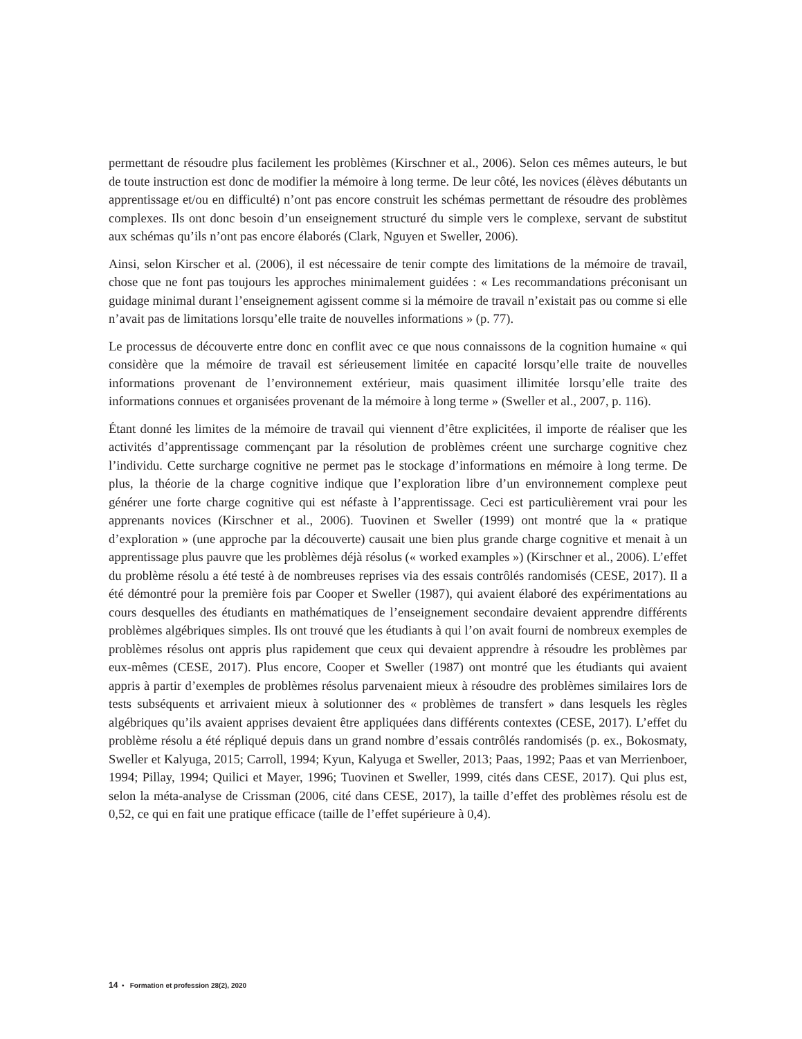permettant de résoudre plus facilement les problèmes (Kirschner et al., 2006). Selon ces mêmes auteurs, le but de toute instruction est donc de modifier la mémoire à long terme. De leur côté, les novices (élèves débutants un apprentissage et/ou en difficulté) n’ont pas encore construit les schémas permettant de résoudre des problèmes complexes. Ils ont donc besoin d’un enseignement structuré du simple vers le complexe, servant de substitut aux schémas qu’ils n’ont pas encore élaborés (Clark, Nguyen et Sweller, 2006).
Ainsi, selon Kirscher et al. (2006), il est nécessaire de tenir compte des limitations de la mémoire de travail, chose que ne font pas toujours les approches minimalement guidées : « Les recommandations préconisant un guidage minimal durant l’enseignement agissent comme si la mémoire de travail n’existait pas ou comme si elle n’avait pas de limitations lorsqu’elle traite de nouvelles informations » (p. 77).
Le processus de découverte entre donc en conflit avec ce que nous connaissons de la cognition humaine « qui considère que la mémoire de travail est sérieusement limitée en capacité lorsqu’elle traite de nouvelles informations provenant de l’environnement extérieur, mais quasiment illimitée lorsqu’elle traite des informations connues et organisées provenant de la mémoire à long terme » (Sweller et al., 2007, p. 116).
Étant donné les limites de la mémoire de travail qui viennent d’être explicitées, il importe de réaliser que les activités d’apprentissage commençant par la résolution de problèmes créent une surcharge cognitive chez l’individu. Cette surcharge cognitive ne permet pas le stockage d’informations en mémoire à long terme. De plus, la théorie de la charge cognitive indique que l’exploration libre d’un environnement complexe peut générer une forte charge cognitive qui est néfaste à l’apprentissage. Ceci est particulièrement vrai pour les apprenants novices (Kirschner et al., 2006). Tuovinen et Sweller (1999) ont montré que la « pratique d’exploration » (une approche par la découverte) causait une bien plus grande charge cognitive et menait à un apprentissage plus pauvre que les problèmes déjà résolus (« worked examples ») (Kirschner et al., 2006). L’effet du problème résolu a été testé à de nombreuses reprises via des essais contrôlés randomisés (CESE, 2017). Il a été démontré pour la première fois par Cooper et Sweller (1987), qui avaient élaboré des expérimentations au cours desquelles des étudiants en mathématiques de l’enseignement secondaire devaient apprendre différents problèmes algébriques simples. Ils ont trouvé que les étudiants à qui l’on avait fourni de nombreux exemples de problèmes résolus ont appris plus rapidement que ceux qui devaient apprendre à résoudre les problèmes par eux-mêmes (CESE, 2017). Plus encore, Cooper et Sweller (1987) ont montré que les étudiants qui avaient appris à partir d’exemples de problèmes résolus parvenaient mieux à résoudre des problèmes similaires lors de tests subséquents et arrivaient mieux à solutionner des « problèmes de transfert » dans lesquels les règles algébriques qu’ils avaient apprises devaient être appliquées dans différents contextes (CESE, 2017). L’effet du problème résolu a été répliqué depuis dans un grand nombre d’essais contrôlés randomisés (p. ex., Bokosmaty, Sweller et Kalyuga, 2015; Carroll, 1994; Kyun, Kalyuga et Sweller, 2013; Paas, 1992; Paas et van Merrienboer, 1994; Pillay, 1994; Quilici et Mayer, 1996; Tuovinen et Sweller, 1999, cités dans CESE, 2017). Qui plus est, selon la méta-analyse de Crissman (2006, cité dans CESE, 2017), la taille d’effet des problèmes résolu est de 0,52, ce qui en fait une pratique efficace (taille de l’effet supérieure à 0,4).
14 • Formation et profession 28(2), 2020